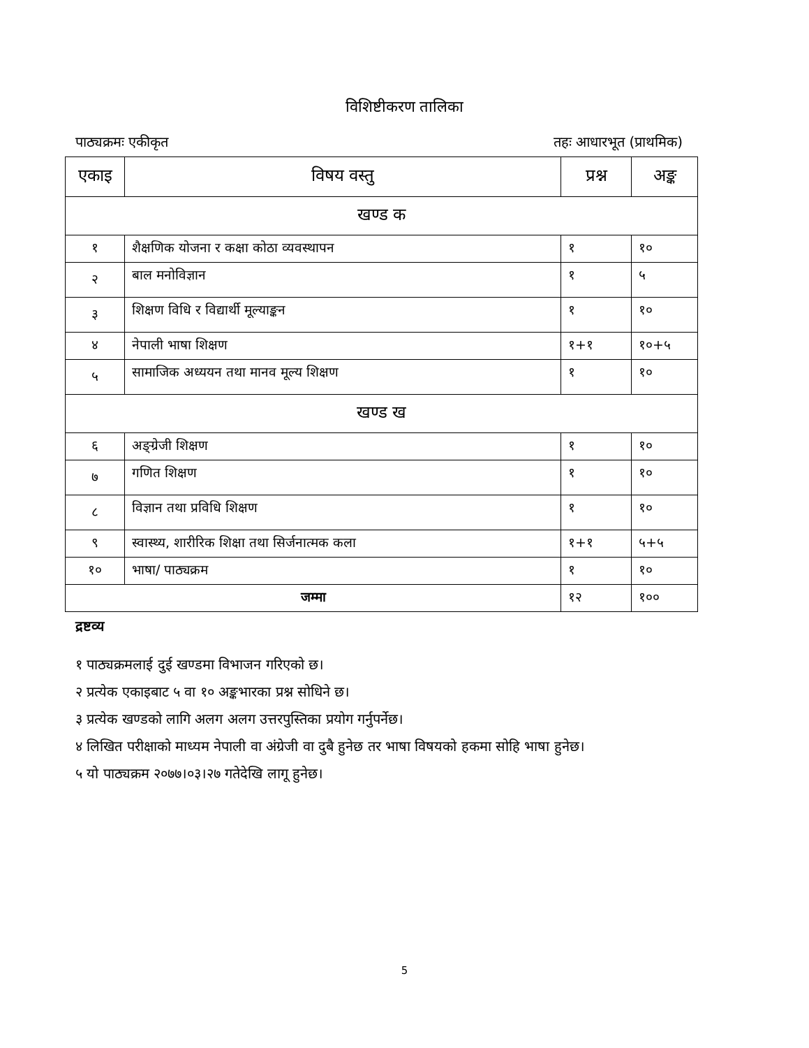विशिष्टीकरण तालिका
पाठ्यक्रमः एकीकृत तहः आधारभूत (प्राथमिक)
| एकाइ | विषय वस्तु | प्रश्न | अङ्क |
| --- | --- | --- | --- |
| खण्ड क | | | |
| १ | शैक्षणिक योजना र कक्षा कोठा व्यवस्थापन | १ | १० |
| २ | बाल मनोविज्ञान | १ | ५ |
| ३ | शिक्षण विधि र विद्यार्थी मूल्याङ्कन | १ | १० |
| ४ | नेपाली भाषा शिक्षण | १+१ | १०+५ |
| ५ | सामाजिक अध्ययन तथा मानव मूल्य शिक्षण | १ | १० |
| खण्ड ख | | | |
| ६ | अङ्ग्रेजी शिक्षण | १ | १० |
| ७ | गणित शिक्षण | १ | १० |
| ८ | विज्ञान तथा प्रविधि शिक्षण | १ | १० |
| ९ | स्वास्थ्य, शारीरिक शिक्षा तथा सिर्जनात्मक कला | १+१ | ५+५ |
| १० | भाषा/ पाठ्यक्रम | १ | १० |
| जम्मा | | १२ | १०० |
द्रष्टव्य
१ पाठ्यक्रमलाई दुई खण्डमा विभाजन गरिएको छ।
२ प्रत्येक एकाइबाट ५ वा १० अङ्कभारका प्रश्न सोधिने छ।
३ प्रत्येक खण्डको लागि अलग अलग उत्तरपुस्तिका प्रयोग गर्नुपर्नेछ।
४ लिखित परीक्षाको माध्यम नेपाली वा अंग्रेजी वा दुबै हुनेछ तर भाषा विषयको हकमा सोहि भाषा हुनेछ।
५ यो पाठ्यक्रम २०७७।०३।२७ गतेदेखि लागू हुनेछ।
5